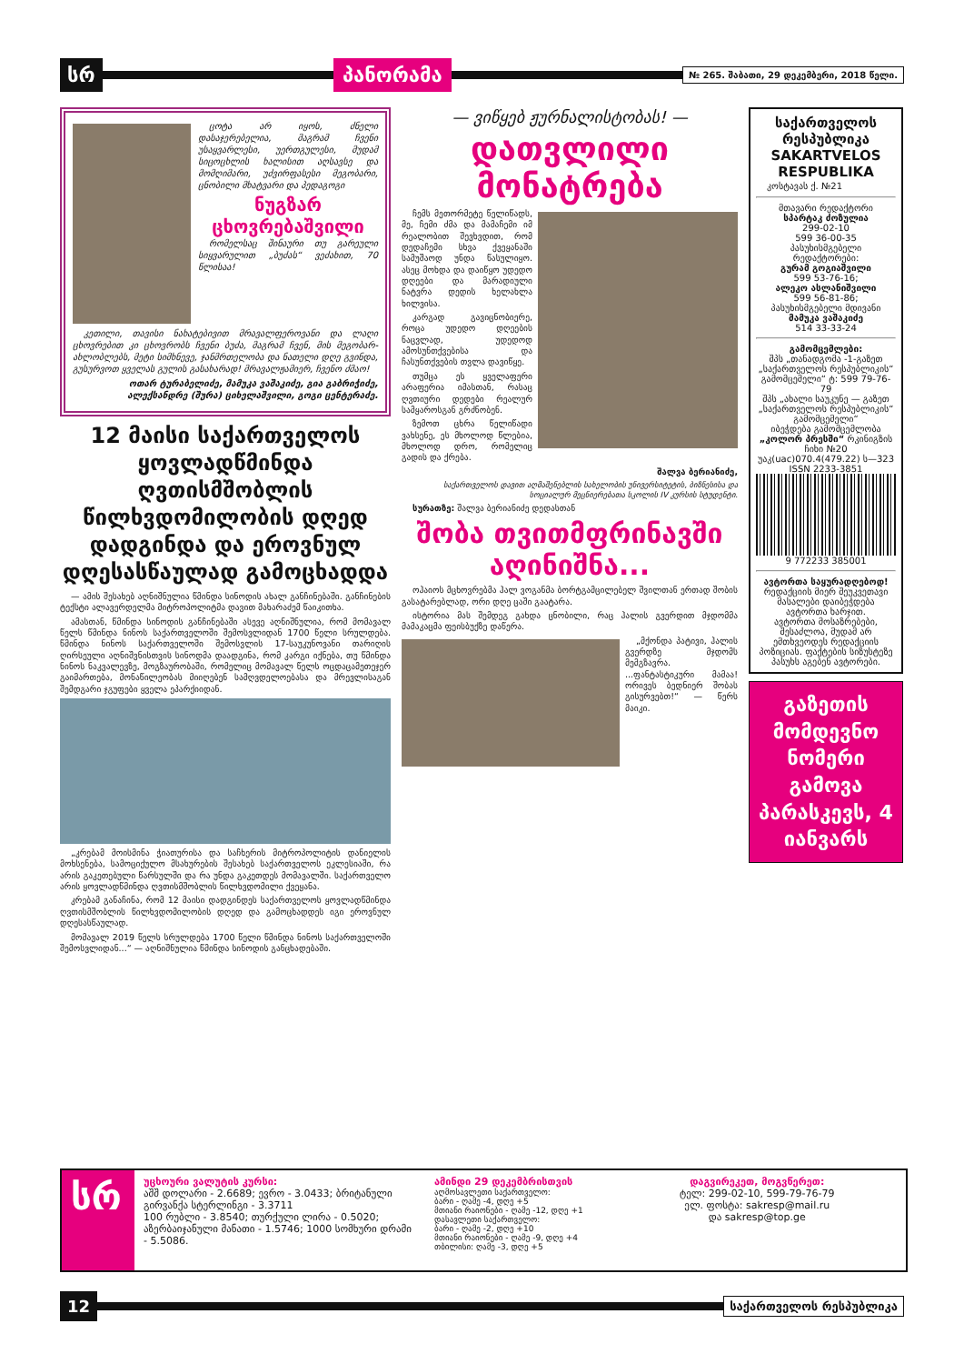სრ პანორამა
№ 265. შაბათი, 29 დეკემბერი, 2018 წელი.
ცოტა არ იყოს, ძნელი დასაჯერებელია, მაგრამ ჩვენი უსაყვარლესი, უერთგულესი, მუდამ სიცოცხლის ხალისით აღსავსე და მომღიმარი, უძვირფასესი მეგობარი, ცნობილი მხატვარი და პედაგოგი
ნუგზარ ცხოვრებაშვილი
რომელსაც შინაური თუ გარეული სიყვარულით „ბუძას“ ვეძახით, 70 წლისაა!
კეთილი, თავისი ნახატებივით მრავალფეროვანი და ლაღი ცხოვრებით კი ცხოვრობს ჩვენი ბუძა, მაგრამ ჩვენ, მის მეგობარ-ახლობლებს, მეტი სიმხნევე, ჯანმრთელობა და ნათელი დღე გვინდა, გუსურვოთ ყველას გულის გასახარად! მრავალჟამიერ, ჩვენო ძმაო!
ოთარ ტურაბელიძე, მამუკა ვაშაკიძე, გია გაბრიჭიძე, ალექსანდრე (შურა) ციხელაშვილი, გოგი ცენტერაძე.
12 მაისი საქართველოს ყოვლადწმინდა ღვთისმშობლის წილხვდომილობის დღედ დადგინდა და ეროვნულ დღესასწაულად გამოცხადდა
— ამის შესახებ აღნიშნულია წმინდა სინოდის ახალ განჩინებაში. განჩინების ტექსტი ალავერდელმა მიტროპოლიტმა დავით მახარაძემ წაიკითხა.
ამასთან, წმინდა სინოდის განჩინებაში ასევე აღნიშნულია, რომ მომავალ წელს წმინდა ნინოს საქართველოში შემოსვლიდან 1700 წელი სრულდება. წმინდა ნინოს საქართველოში შემოსვლის 17-საუკუნოვანი თარიღის ღირსეული აღნიშვნისთვის სინოდმა დაადგინა, რომ კარგი იქნება, თუ წმინდა ნინოს ნაკვალევზე, მოგზაურობაში, რომელიც მომავალ წელს ოცდაცამეთეჯერ გაიმართება, მონაწილეობას მიიღებენ სამღვდელოებასა და მრევლისაგან შემდგარი ჯგუფები ყველა ეპარქიიდან.
„კრებამ მოისმინა ჭიათურისა და საჩხერის მიტროპოლიტის დანიელის მოხსენება, სამოციქულო მსახურების შესახებ საქართველოს ეკლესიაში, რა არის გაკეთებული წარსულში და რა უნდა გაკეთდეს მომავალში. საქართველო არის ყოვლადწმინდა ღვთისმშობლის წილხვდომილი ქვეყანა.
კრებამ განაჩინა, რომ 12 მაისი დადგინდეს საქართველოს ყოვლადწმინდა ღვთისმშობლის წილხვდომილობის დღედ და გამოცხადდეს იგი ეროვნულ დღესასწაულად.
მომავალ 2019 წელს სრულდება 1700 წელი წმინდა ნინოს საქართველოში შემოსვლიდან...“ — აღნიშნულია წმინდა სინოდის განცხადებაში.
— ვიწყებ ჟურნალისტობას! —
დათვლილი მონატრება
ჩემს მეთორმეტე წელიწადს, მე, ჩემი ძმა და მამაჩემი იმ რეალობით შევხვდით, რომ დედაჩემი სხვა ქვეყანაში სამუშაოდ უნდა წასულიყო. ასეც მოხდა და დაიწყო უდედო დღეები და მარადიული ნატვრა დედის ხელახლა ხილვისა.
კარგად გავიცნობიერე, როცა უდედო დღეების ნაცვლად, უდედოდ ამოსუნთქვებისა და ჩასუნთქვების თვლა დავიწყე.
თუმცა ეს ყველაფერი არაფერია იმასთან, რასაც ღვთიური დედები რეალურ სამყაროსგან გრძნობენ.
ზემოთ ცხრა წელიწადი ვახსენე, ეს მხოლოდ წლებია, მხოლოდ დრო, რომელიც გადის და ქრება.
შალვა ბერიანიძე,
საქართველოს დავით აღმაშენებლის სახელობის უნივერსიტეტის, ბიზნესისა და სოციალურ მეცნიერებათა სკოლის IV კურსის სტუდენტი.
სურათზე: შალვა ბერიანიძე დედასთან
შობა თვითმფრინავში აღინიშნა...
ოჰაიოს მცხოვრებმა ჰალ ვოგანმა ბორტგამცილებელ შვილთან ერთად შობის გასატარებლად, ორი დღე ცაში გაატარა.
ისტორია მას შემდეგ გახდა ცნობილი, რაც ჰალის გვერდით მჯდომმა მამაკაცმა ფეისბუქზე დაწერა.
„მქონდა პატივი, ჰალის გვერდზე მჯდომს მემგზავრა. ...ფანტასტიკური მამაა! ორივეს ბედნიერ შობას გისურვებთ!“ — წერს მაიკი.
საქართველოს რესპუბლიკა
SAKARTVELOS RESPUBLIKA
კოსტავას ქ. №21
მთავარი რედაქტორი
სპარტაკ ძოზულია
299-02-10
599 36-00-35
პასუხისმგებელი რედაქტორები:
გურამ გოგიაშვილი
599 53-76-16;
ალეკო ასლანიშვილი
599 56-81-86;
პასუხისმგებელი მდივანი
მამუკა ვაშაკიძე
514 33-33-24
გამომცემლები:
შპს „თანადგომა -1-გაზეთ „საქართველოს რესპუბლიკის“ გამომცემელი“ ტ: 599 79-76-79
შპს „ახალი საუკუნე — გაზეთ „საქართველოს რესპუბლიკის“ გამომცემელი“
იბეჭდება გამომცემლობა „კოლორ პრესში“ რკინიგზის ჩიხი №20
უაკ(uac)070.4(479.22) ს—323
ISSN 2233-3851
9 772233 385001
ავტორთა საყურადღებოდ!
რედაქციის მიერ შეუკვეთავი მასალები დაიბეჭდება ავტორთა ხარჯით.
ავტორთა მოსაზრებები, შესაძლოა, მუდამ არ ემთხვეოდეს რედაქციის პოზიციას. ფაქტების სიზუსტეზე პასუხს აგებენ ავტორები.
გაზეთის მომდევნო ნომერი გამოვა პარასკევს, 4 იანვარს
სრ
უცხოური ვალუტის კურსი:
აშშ დოლარი - 2.6689; ევრო - 3.0433; ბრიტანული გირვანქა სტერლინგი - 3.3711
100 რუბლი - 3.8540; თურქული ლირა - 0.5020; აზერბაიჯანული მანათი - 1.5746; 1000 სომხური დრამი - 5.5086.
ამინდი 29 დეკემბრისთვის
აღმოსავლეთი საქართველო:
ბარი - ღამე -4, დღე +5
მთიანი რაიონები - ღამე -12, დღე +1
დასავლეთი საქართველო:
ბარი - ღამე -2, დღე +10
მთიანი რაიონები - ღამე -9, დღე +4
თბილისი: ღამე -3, დღე +5
დაგვირეკეთ, მოგვწერეთ:
ტელ: 299-02-10, 599-79-76-79
ელ. ფოსტა: sakresp@mail.ru
და sakresp@top.ge
12
საქართველოს რესპუბლიკა